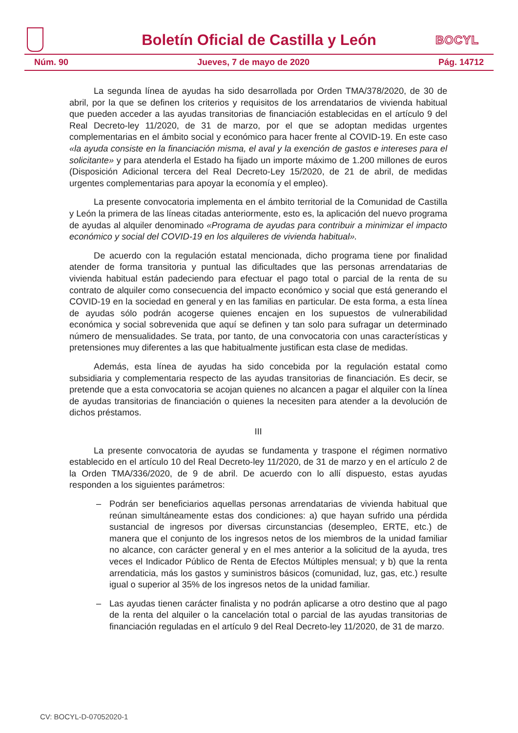Boletín Oficial de Castilla y León
BOCYL
Núm. 90 Jueves, 7 de mayo de 2020 Pág. 14712
La segunda línea de ayudas ha sido desarrollada por Orden TMA/378/2020, de 30 de abril, por la que se definen los criterios y requisitos de los arrendatarios de vivienda habitual que pueden acceder a las ayudas transitorias de financiación establecidas en el artículo 9 del Real Decreto-ley 11/2020, de 31 de marzo, por el que se adoptan medidas urgentes complementarias en el ámbito social y económico para hacer frente al COVID-19. En este caso «la ayuda consiste en la financiación misma, el aval y la exención de gastos e intereses para el solicitante» y para atenderla el Estado ha fijado un importe máximo de 1.200 millones de euros (Disposición Adicional tercera del Real Decreto-Ley 15/2020, de 21 de abril, de medidas urgentes complementarias para apoyar la economía y el empleo).
La presente convocatoria implementa en el ámbito territorial de la Comunidad de Castilla y León la primera de las líneas citadas anteriormente, esto es, la aplicación del nuevo programa de ayudas al alquiler denominado «Programa de ayudas para contribuir a minimizar el impacto económico y social del COVID-19 en los alquileres de vivienda habitual».
De acuerdo con la regulación estatal mencionada, dicho programa tiene por finalidad atender de forma transitoria y puntual las dificultades que las personas arrendatarias de vivienda habitual están padeciendo para efectuar el pago total o parcial de la renta de su contrato de alquiler como consecuencia del impacto económico y social que está generando el COVID-19 en la sociedad en general y en las familias en particular. De esta forma, a esta línea de ayudas sólo podrán acogerse quienes encajen en los supuestos de vulnerabilidad económica y social sobrevenida que aquí se definen y tan solo para sufragar un determinado número de mensualidades. Se trata, por tanto, de una convocatoria con unas características y pretensiones muy diferentes a las que habitualmente justifican esta clase de medidas.
Además, esta línea de ayudas ha sido concebida por la regulación estatal como subsidiaria y complementaria respecto de las ayudas transitorias de financiación. Es decir, se pretende que a esta convocatoria se acojan quienes no alcancen a pagar el alquiler con la línea de ayudas transitorias de financiación o quienes la necesiten para atender a la devolución de dichos préstamos.
III
La presente convocatoria de ayudas se fundamenta y traspone el régimen normativo establecido en el artículo 10 del Real Decreto-ley 11/2020, de 31 de marzo y en el artículo 2 de la Orden TMA/336/2020, de 9 de abril. De acuerdo con lo allí dispuesto, estas ayudas responden a los siguientes parámetros:
– Podrán ser beneficiarios aquellas personas arrendatarias de vivienda habitual que reúnan simultáneamente estas dos condiciones: a) que hayan sufrido una pérdida sustancial de ingresos por diversas circunstancias (desempleo, ERTE, etc.) de manera que el conjunto de los ingresos netos de los miembros de la unidad familiar no alcance, con carácter general y en el mes anterior a la solicitud de la ayuda, tres veces el Indicador Público de Renta de Efectos Múltiples mensual; y b) que la renta arrendaticia, más los gastos y suministros básicos (comunidad, luz, gas, etc.) resulte igual o superior al 35% de los ingresos netos de la unidad familiar.
– Las ayudas tienen carácter finalista y no podrán aplicarse a otro destino que al pago de la renta del alquiler o la cancelación total o parcial de las ayudas transitorias de financiación reguladas en el artículo 9 del Real Decreto-ley 11/2020, de 31 de marzo.
CV: BOCYL-D-07052020-1